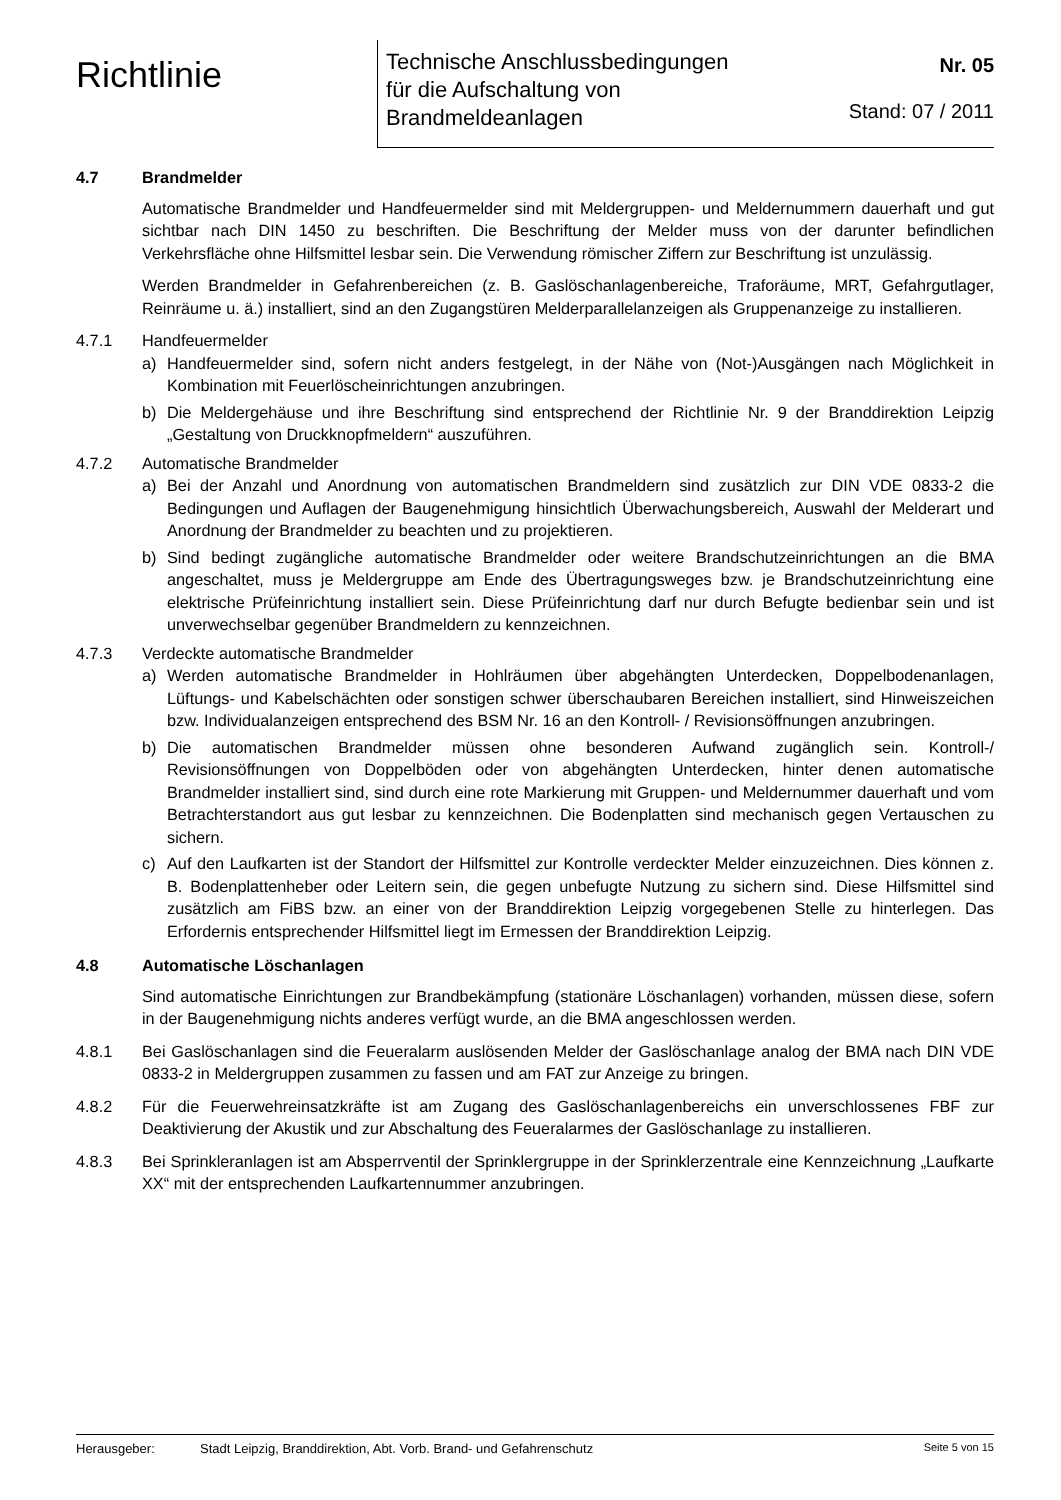Richtlinie
Technische Anschlussbedingungen
für die Aufschaltung von
Brandmeldeanlagen
Nr. 05
Stand: 07 / 2011
4.7 Brandmelder
Automatische Brandmelder und Handfeuermelder sind mit Meldergruppen- und Meldernummern dauerhaft und gut sichtbar nach DIN 1450 zu beschriften. Die Beschriftung der Melder muss von der darunter befindlichen Verkehrsfläche ohne Hilfsmittel lesbar sein. Die Verwendung römischer Ziffern zur Beschriftung ist unzulässig.
Werden Brandmelder in Gefahrenbereichen (z. B. Gaslöschanlagenbereiche, Traforäume, MRT, Gefahrgutlager, Reinräume u. ä.) installiert, sind an den Zugangstüren Melderparallelanzeigen als Gruppenanzeige zu installieren.
4.7.1 Handfeuermelder
a) Handfeuermelder sind, sofern nicht anders festgelegt, in der Nähe von (Not-)Ausgängen nach Möglichkeit in Kombination mit Feuerlöscheinrichtungen anzubringen.
b) Die Meldergehäuse und ihre Beschriftung sind entsprechend der Richtlinie Nr. 9 der Branddirektion Leipzig „Gestaltung von Druckknopfmeldern“ auszuführen.
4.7.2 Automatische Brandmelder
a) Bei der Anzahl und Anordnung von automatischen Brandmeldern sind zusätzlich zur DIN VDE 0833-2 die Bedingungen und Auflagen der Baugenehmigung hinsichtlich Überwachungsbereich, Auswahl der Melderart und Anordnung der Brandmelder zu beachten und zu projektieren.
b) Sind bedingt zugängliche automatische Brandmelder oder weitere Brandschutzeinrichtungen an die BMA angeschaltet, muss je Meldergruppe am Ende des Übertragungsweges bzw. je Brandschutzeinrichtung eine elektrische Prüfeinrichtung installiert sein. Diese Prüfeinrichtung darf nur durch Befugte bedienbar sein und ist unverwechselbar gegenüber Brandmeldern zu kennzeichnen.
4.7.3 Verdeckte automatische Brandmelder
a) Werden automatische Brandmelder in Hohlräumen über abgehängten Unterdecken, Doppelbodenanlagen, Lüftungs- und Kabelschächten oder sonstigen schwer überschaubaren Bereichen installiert, sind Hinweiszeichen bzw. Individualanzeigen entsprechend des BSM Nr. 16 an den Kontroll- / Revisionsöffnungen anzubringen.
b) Die automatischen Brandmelder müssen ohne besonderen Aufwand zugänglich sein. Kontroll-/ Revisionsöffnungen von Doppelböden oder von abgehängten Unterdecken, hinter denen automatische Brandmelder installiert sind, sind durch eine rote Markierung mit Gruppen- und Meldernummer dauerhaft und vom Betrachterstandort aus gut lesbar zu kennzeichnen. Die Bodenplatten sind mechanisch gegen Vertauschen zu sichern.
c) Auf den Laufkarten ist der Standort der Hilfsmittel zur Kontrolle verdeckter Melder einzuzeichnen. Dies können z. B. Bodenplattenheber oder Leitern sein, die gegen unbefugte Nutzung zu sichern sind. Diese Hilfsmittel sind zusätzlich am FiBS bzw. an einer von der Branddirektion Leipzig vorgegebenen Stelle zu hinterlegen. Das Erfordernis entsprechender Hilfsmittel liegt im Ermessen der Branddirektion Leipzig.
4.8 Automatische Löschanlagen
Sind automatische Einrichtungen zur Brandbekämpfung (stationäre Löschanlagen) vorhanden, müssen diese, sofern in der Baugenehmigung nichts anderes verfügt wurde, an die BMA angeschlossen werden.
4.8.1 Bei Gaslöschanlagen sind die Feueralarm auslösenden Melder der Gaslöschanlage analog der BMA nach DIN VDE 0833-2 in Meldergruppen zusammen zu fassen und am FAT zur Anzeige zu bringen.
4.8.2 Für die Feuerwehreinsatzkräfte ist am Zugang des Gaslöschanlagenbereichs ein unverschlossenes FBF zur Deaktivierung der Akustik und zur Abschaltung des Feueralarmes der Gaslöschanlage zu installieren.
4.8.3 Bei Sprinkleranlagen ist am Absperrventil der Sprinklergruppe in der Sprinklerzentrale eine Kennzeichnung „Laufkarte XX“ mit der entsprechenden Laufkartennummer anzubringen.
Herausgeber: Stadt Leipzig, Branddirektion, Abt. Vorb. Brand- und Gefahrenschutz
Seite 5 von 15